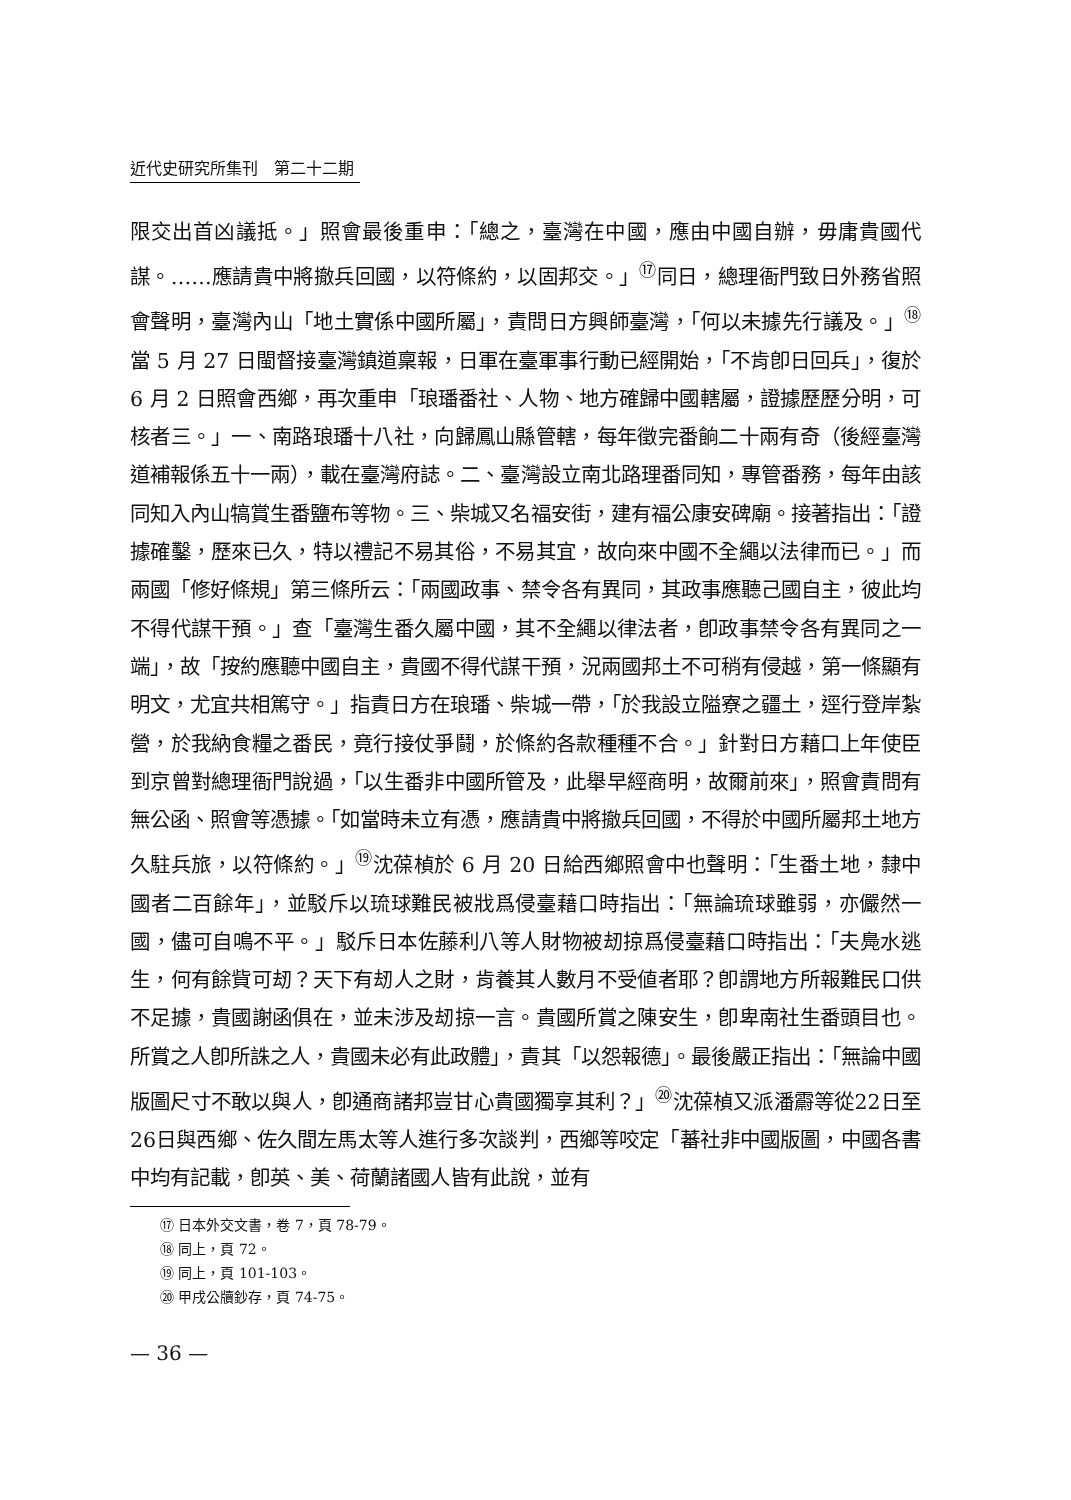近代史研究所集刊　第二十二期
限交出首凶議抵。」照會最後重申：「總之，臺灣在中國，應由中國自辦，毋庸貴國代謀。……應請貴中將撤兵回國，以符條約，以固邦交。」<sup>⑰</sup>同日，總理衙門致日外務省照會聲明，臺灣內山「地土實係中國所屬」，責問日方興師臺灣，「何以未據先行議及。」<sup>⑱</sup>當 5 月 27 日閩督接臺灣鎮道稟報，日軍在臺軍事行動已經開始，「不肯卽日回兵」，復於 6 月 2 日照會西鄉，再次重申「琅璠番社、人物、地方確歸中國轄屬，證據歷歷分明，可核者三。」一、南路琅璠十八社，向歸鳳山縣管轄，每年徵完番餉二十兩有奇（後經臺灣道補報係五十一兩），載在臺灣府誌。二、臺灣設立南北路理番同知，專管番務，每年由該同知入內山犒賞生番鹽布等物。三、柴城又名福安街，建有福公康安碑廟。接著指出：「證據確鑿，歷來已久，特以禮記不易其俗，不易其宜，故向來中國不全繩以法律而已。」而兩國「修好條規」第三條所云：「兩國政事、禁令各有異同，其政事應聽己國自主，彼此均不得代謀干預。」查「臺灣生番久屬中國，其不全繩以律法者，卽政事禁令各有異同之一端」，故「按約應聽中國自主，貴國不得代謀干預，況兩國邦土不可稍有侵越，第一條顯有明文，尤宜共相篤守。」指責日方在琅璠、柴城一帶，「於我設立隘寮之疆土，逕行登岸紮營，於我納食糧之番民，竟行接仗爭鬪，於條約各款種種不合。」針對日方藉口上年使臣到京曾對總理衙門說過，「以生番非中國所管及，此舉早經商明，故爾前來」，照會責問有無公函、照會等憑據。「如當時未立有憑，應請貴中將撤兵回國，不得於中國所屬邦土地方久駐兵旅，以符條約。」<sup>⑲</sup>沈葆楨於 6 月 20 日給西鄉照會中也聲明：「生番土地，隸中國者二百餘年」，並駁斥以琉球難民被戕爲侵臺藉口時指出：「無論琉球雖弱，亦儼然一國，儘可自鳴不平。」駁斥日本佐藤利八等人財物被刼掠爲侵臺藉口時指出：「夫鳧水逃生，何有餘貲可刼？天下有刼人之財，肯養其人數月不受値者耶？卽謂地方所報難民口供不足據，貴國謝函俱在，並未涉及刼掠一言。貴國所賞之陳安生，卽卑南社生番頭目也。所賞之人卽所誅之人，貴國未必有此政體」，責其「以怨報德」。最後嚴正指出：「無論中國版圖尺寸不敢以與人，卽通商諸邦豈甘心貴國獨享其利？」<sup>⑳</sup>沈葆楨又派潘霨等從22日至26日與西鄉、佐久間左馬太等人進行多次談判，西鄉等咬定「蕃社非中國版圖，中國各書中均有記載，卽英、美、荷蘭諸國人皆有此說，並有
⑰ 日本外交文書，卷 7，頁 78-79。
⑱ 同上，頁 72。
⑲ 同上，頁 101-103。
⑳ 甲戌公牘鈔存，頁 74-75。
— 36 —